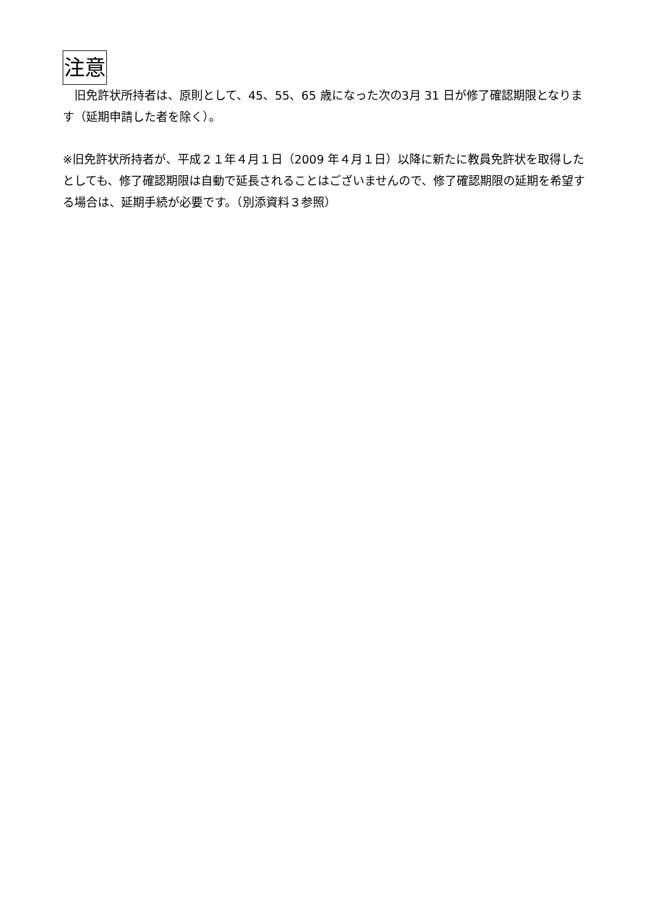注意
　旧免許状所持者は、原則として、45、55、65 歳になった次の3月 31 日が修了確認期限となります（延期申請した者を除く）。
※旧免許状所持者が、平成２１年４月１日（2009 年４月１日）以降に新たに教員免許状を取得したとしても、修了確認期限は自動で延長されることはございませんので、修了確認期限の延期を希望する場合は、延期手続が必要です。（別添資料３参照）